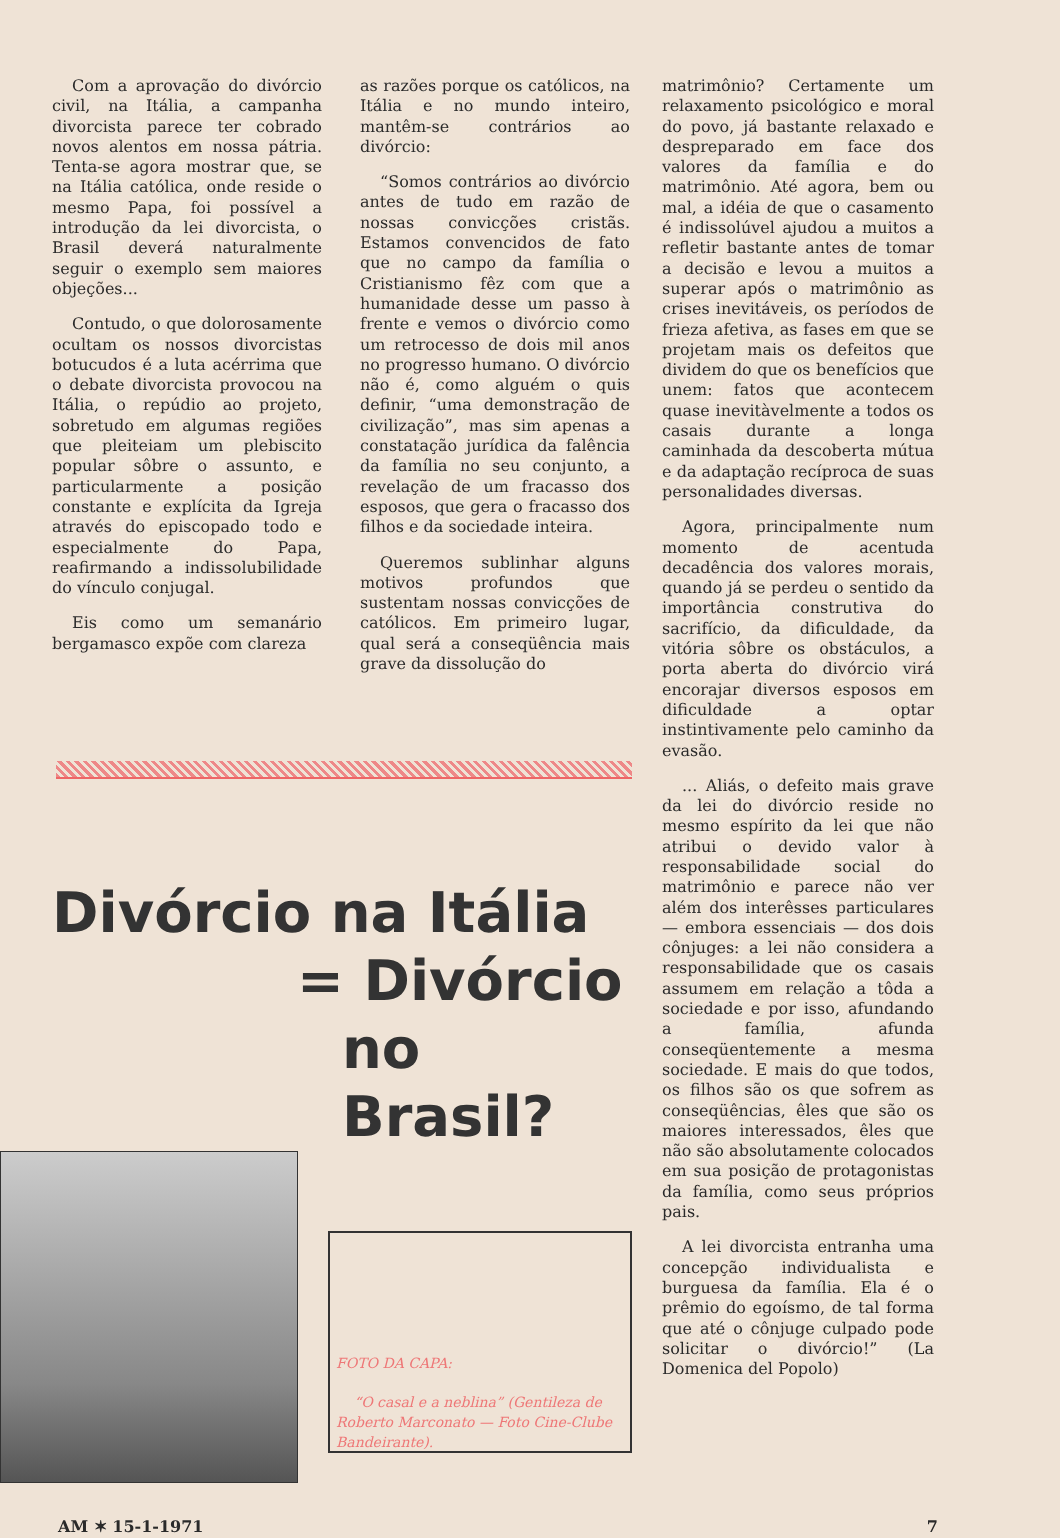Com a aprovação do divórcio civil, na Itália, a campanha divorcista parece ter cobrado novos alentos em nossa pátria. Tenta-se agora mostrar que, se na Itália católica, onde reside o mesmo Papa, foi possível a introdução da lei divorcista, o Brasil deverá naturalmente seguir o exemplo sem maiores objeções...
Contudo, o que dolorosamente ocultam os nossos divorcistas botucudos é a luta acérrima que o debate divorcista provocou na Itália, o repúdio ao projeto, sobretudo em algumas regiões que pleiteiam um plebiscito popular sôbre o assunto, e particularmente a posição constante e explícita da Igreja através do episcopado todo e especialmente do Papa, reafirmando a indissolubilidade do vínculo conjugal.
Eis como um semanário bergamasco expõe com clareza
as razões porque os católicos, na Itália e no mundo inteiro, mantêm-se contrários ao divórcio:
“Somos contrários ao divórcio antes de tudo em razão de nossas convicções cristãs. Estamos convencidos de fato que no campo da família o Cristianismo fêz com que a humanidade desse um passo à frente e vemos o divórcio como um retrocesso de dois mil anos no progresso humano. O divórcio não é, como alguém o quis definir, “uma demonstração de civilização”, mas sim apenas a constatação jurídica da falência da família no seu conjunto, a revelação de um fracasso dos esposos, que gera o fracasso dos filhos e da sociedade inteira.
Queremos sublinhar alguns motivos profundos que sustentam nossas convicções de católicos. Em primeiro lugar, qual será a conseqüência mais grave da dissolução do
Divórcio na Itália
= Divórcio
no Brasil?
FOTO DA CAPA:
“O casal e a neblina” (Gentileza de Roberto Marconato — Foto Cine-Clube Bandeirante).
matrimônio? Certamente um relaxamento psicológico e moral do povo, já bastante relaxado e despreparado em face dos valores da família e do matrimônio. Até agora, bem ou mal, a idéia de que o casamento é indissolúvel ajudou a muitos a refletir bastante antes de tomar a decisão e levou a muitos a superar após o matrimônio as crises inevitáveis, os períodos de frieza afetiva, as fases em que se projetam mais os defeitos que dividem do que os benefícios que unem: fatos que acontecem quase inevitàvelmente a todos os casais durante a longa caminhada da descoberta mútua e da adaptação recíproca de suas personalidades diversas.
Agora, principalmente num momento de acentuda decadência dos valores morais, quando já se perdeu o sentido da importância construtiva do sacrifício, da dificuldade, da vitória sôbre os obstáculos, a porta aberta do divórcio virá encorajar diversos esposos em dificuldade a optar instintivamente pelo caminho da evasão.
... Aliás, o defeito mais grave da lei do divórcio reside no mesmo espírito da lei que não atribui o devido valor à responsabilidade social do matrimônio e parece não ver além dos interêsses particulares — embora essenciais — dos dois cônjuges: a lei não considera a responsabilidade que os casais assumem em relação a tôda a sociedade e por isso, afundando a família, afunda conseqüentemente a mesma sociedade. E mais do que todos, os filhos são os que sofrem as conseqüências, êles que são os maiores interessados, êles que não são absolutamente colocados em sua posição de protagonistas da família, como seus próprios pais.
A lei divorcista entranha uma concepção individualista e burguesa da família. Ela é o prêmio do egoísmo, de tal forma que até o cônjuge culpado pode solicitar o divórcio!” (La Domenica del Popolo)
AM ✶ 15-1-1971 7